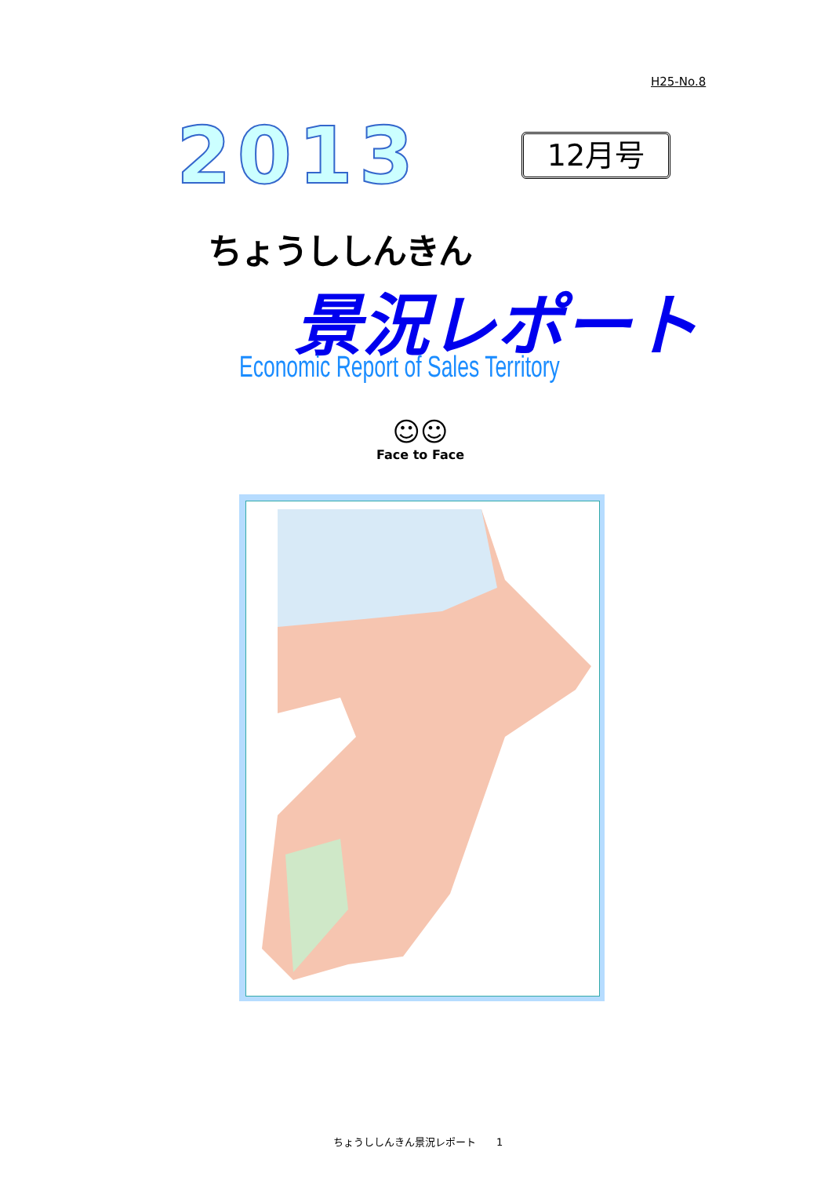H25-No.8
2013 12月号
ちょうししんきん
景況レポート
Economic Report of Sales Territory
☺☺
Face to Face
ちょうししんきん景況レポート　　1